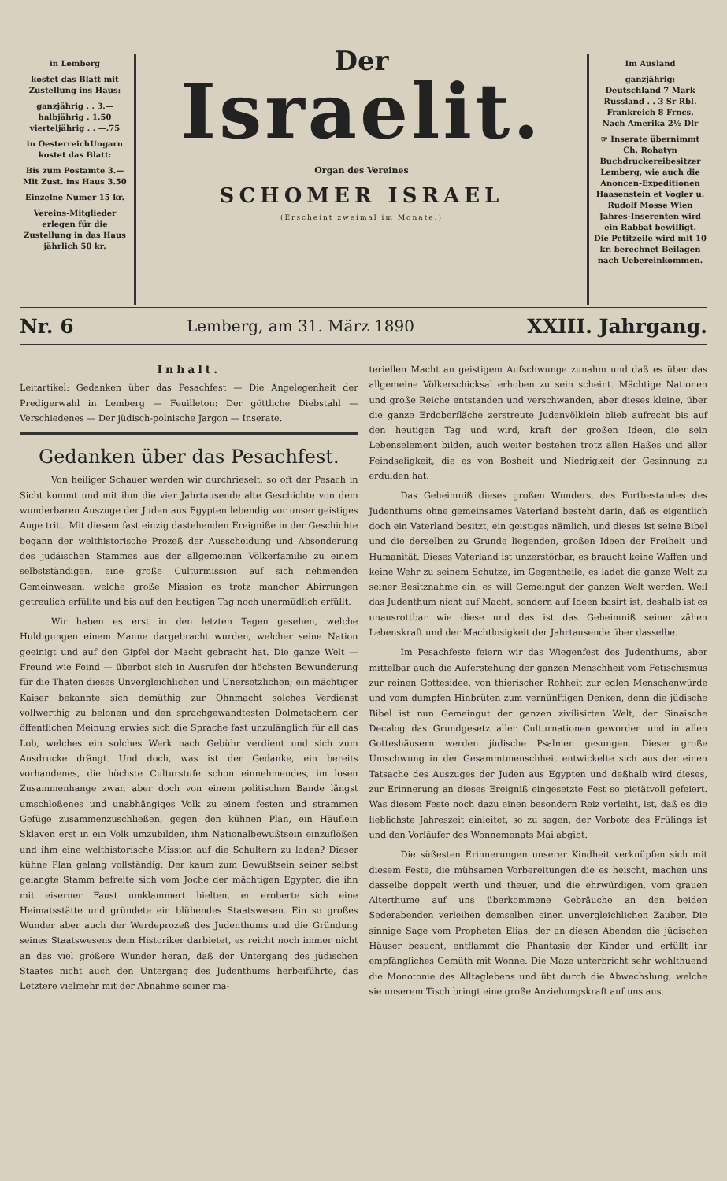in Lemberg
kostet das Blatt mit Zustellung ins Haus:
ganzjährig . . 3.—
halbjährig . 1.50
vierteljährig . . —.75
in OesterreichUngarn
kostet das Blatt:
Bis zum Postamte 3.—
Mit Zust. ins Haus 3.50
Einzelne Numer 15 kr.
Vereins-Mitglieder erlegen für die Zustellung in das Haus jährlich 50 kr.
Der
Israelit.
Organ des Vereines
SCHOMER ISRAEL
(Erscheint zweimal im Monate.)
Im Ausland
ganzjährig:
Deutschland 7 Mark
Russland . . 3 Sr Rbl.
Frankreich 8 Frncs.
Nach Amerika 2½ Dlr
☞ Inserate übernimmt Ch. Rohatyn Buchdruckereibesitzer Lemberg, wie auch die Anoncen-Expeditionen Haasenstein et Vogler u. Rudolf Mosse Wien Jahres-Inserenten wird ein Rabbat bewilligt.
Die Petitzeile wird mit 10 kr. berechnet Beilagen nach Uebereinkommen.
Nr. 6 Lemberg, am 31. März 1890 XXIII. Jahrgang.
Inhalt.
Leitartikel: Gedanken über das Pesachfest — Die Angelegenheit der Predigerwahl in Lemberg — Feuilleton: Der göttliche Diebstahl — Verschiedenes — Der jüdisch-polnische Jargon — Inserate.
Gedanken über das Pesachfest.
Von heiliger Schauer werden wir durchrieselt, so oft der Pesach in Sicht kommt und mit ihm die vier Jahrtausende alte Geschichte von dem wunderbaren Auszuge der Juden aus Egypten lebendig vor unser geistiges Auge tritt. Mit diesem fast einzig dastehenden Ereigniße in der Geschichte begann der welthistorische Prozeß der Ausscheidung und Absonderung des judäischen Stammes aus der allgemeinen Völkerfamilie zu einem selbstständigen, eine große Culturmission auf sich nehmenden Gemeinwesen, welche große Mission es trotz mancher Abirrungen getreulich erfüllte und bis auf den heutigen Tag noch unermüdlich erfüllt.
Wir haben es erst in den letzten Tagen gesehen, welche Huldigungen einem Manne dargebracht wurden, welcher seine Nation geeinigt und auf den Gipfel der Macht gebracht hat. Die ganze Welt — Freund wie Feind — überbot sich in Ausrufen der höchsten Bewunderung für die Thaten dieses Unvergleichlichen und Unersetzlichen; ein mächtiger Kaiser bekannte sich demüthig zur Ohnmacht solches Verdienst vollwerthig zu belonen und den sprachgewandtesten Dolmetschern der öffentlichen Meinung erwies sich die Sprache fast unzulänglich für all das Lob, welches ein solches Werk nach Gebühr verdient und sich zum Ausdrucke drängt. Und doch, was ist der Gedanke, ein bereits vorhandenes, die höchste Culturstufe schon einnehmendes, im losen Zusammenhange zwar, aber doch von einem politischen Bande längst umschloßenes und unabhängiges Volk zu einem festen und strammen Gefüge zusammenzuschließen, gegen den kühnen Plan, ein Häuflein Sklaven erst in ein Volk umzubilden, ihm Nationalbewußtsein einzuflößen und ihm eine welthistorische Mission auf die Schultern zu laden? Dieser kühne Plan gelang vollständig. Der kaum zum Bewußtsein seiner selbst gelangte Stamm befreite sich vom Joche der mächtigen Egypter, die ihn mit eiserner Faust umklammert hielten, er eroberte sich eine Heimatsstätte und gründete ein blühendes Staatswesen. Ein so großes Wunder aber auch der Werdeprozeß des Judenthums und die Gründung seines Staatswesens dem Historiker darbietet, es reicht noch immer nicht an das viel größere Wunder heran, daß der Untergang des jüdischen Staates nicht auch den Untergang des Judenthums herbeiführte, das Letztere vielmehr mit der Abnahme seiner ma-
teriellen Macht an geistigem Aufschwunge zunahm und daß es über das allgemeine Völkerschicksal erhoben zu sein scheint. Mächtige Nationen und große Reiche entstanden und verschwanden, aber dieses kleine, über die ganze Erdoberfläche zerstreute Judenvölklein blieb aufrecht bis auf den heutigen Tag und wird, kraft der großen Ideen, die sein Lebenselement bilden, auch weiter bestehen trotz allen Haßes und aller Feindseligkeit, die es von Bosheit und Niedrigkeit der Gesinnung zu erdulden hat.
Das Geheimniß dieses großen Wunders, des Fortbestandes des Judenthums ohne gemeinsames Vaterland besteht darin, daß es eigentlich doch ein Vaterland besitzt, ein geistiges nämlich, und dieses ist seine Bibel und die derselben zu Grunde liegenden, großen Ideen der Freiheit und Humanität. Dieses Vaterland ist unzerstörbar, es braucht keine Waffen und keine Wehr zu seinem Schutze, im Gegentheile, es ladet die ganze Welt zu seiner Besitznahme ein, es will Gemeingut der ganzen Welt werden. Weil das Judenthum nicht auf Macht, sondern auf Ideen basirt ist, deshalb ist es unausrottbar wie diese und das ist das Geheimniß seiner zähen Lebenskraft und der Machtlosigkeit der Jahrtausende über dasselbe.
Im Pesachfeste feiern wir das Wiegenfest des Judenthums, aber mittelbar auch die Auferstehung der ganzen Menschheit vom Fetischismus zur reinen Gottesidee, von thierischer Rohheit zur edlen Menschenwürde und vom dumpfen Hinbrüten zum vernünftigen Denken, denn die jüdische Bibel ist nun Gemeingut der ganzen zivilisirten Welt, der Sinaische Decalog das Grundgesetz aller Culturnationen geworden und in allen Gotteshäusern werden jüdische Psalmen gesungen. Dieser große Umschwung in der Gesammtmenschheit entwickelte sich aus der einen Tatsache des Auszuges der Juden aus Egypten und deßhalb wird dieses, zur Erinnerung an dieses Ereigniß eingesetzte Fest so pietätvoll gefeiert. Was diesem Feste noch dazu einen besondern Reiz verleiht, ist, daß es die lieblichste Jahreszeit einleitet, so zu sagen, der Vorbote des Frülings ist und den Vorläufer des Wonnemonats Mai abgibt.
Die süßesten Erinnerungen unserer Kindheit verknüpfen sich mit diesem Feste, die mühsamen Vorbereitungen die es heischt, machen uns dasselbe doppelt werth und theuer, und die ehrwürdigen, vom grauen Alterthume auf uns überkommene Gebräuche an den beiden Sederabenden verleihen demselben einen unvergleichlichen Zauber. Die sinnige Sage vom Propheten Elias, der an diesen Abenden die jüdischen Häuser besucht, entflammt die Phantasie der Kinder und erfüllt ihr empfängliches Gemüth mit Wonne. Die Maze unterbricht sehr wohlthuend die Monotonie des Alltaglebens und übt durch die Abwechslung, welche sie unserem Tisch bringt eine große Anziehungskraft auf uns aus.